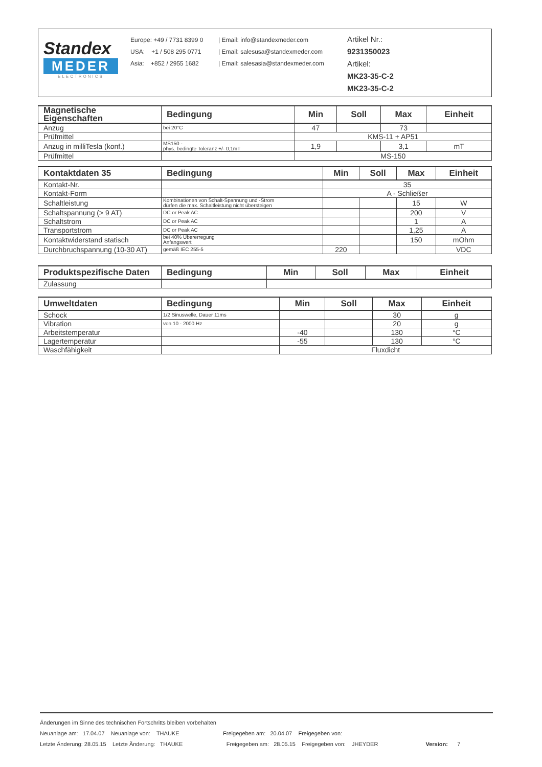Standex
MEDER
ELECTRONICS
Europe: +49 / 7731 8399 0
USA: +1 / 508 295 0771
Asia: +852 / 2955 1682
| Email: info@standexmeder.com
| Email: salesusa@standexmeder.com
| Email: salesasia@standexmeder.com
Artikel Nr.:
9231350023
Artikel:
MK23-35-C-2
MK23-35-C-2
| Magnetische Eigenschaften | Bedingung | Min | Soll | Max | Einheit |
| --- | --- | --- | --- | --- | --- |
| Anzug | bei 20°C | 47 | | 73 | |
| Prüfmittel | | KMS-11 + AP51 | | | |
| Anzug in milliTesla (konf.) | MS150 - phys. bedingte Toleranz +/- 0,1mT | 1,9 | | 3,1 | mT |
| Prüfmittel | | MS-150 | | | |
| Kontaktdaten 35 | Bedingung | Min | Soll | Max | Einheit |
| --- | --- | --- | --- | --- | --- |
| Kontakt-Nr. | | 35 | | | |
| Kontakt-Form | | A - Schließer | | | |
| Schaltleistung | Kombinationen von Schalt-Spannung und -Strom dürfen die max. Schaltleistung nicht übersteigen | | | 15 | W |
| Schaltspannung (> 9 AT) | DC or Peak AC | | | 200 | V |
| Schaltstrom | DC or Peak AC | | | 1 | A |
| Transportstrom | DC or Peak AC | | | 1,25 | A |
| Kontaktwiderstand statisch | bei 40% Übererregung Anfangswert | | | 150 | mOhm |
| Durchbruchspannung (10-30 AT) | gemäß IEC 255-5 | 220 | | | VDC |
| Produktspezifische Daten | Bedingung | Min | Soll | Max | Einheit |
| --- | --- | --- | --- | --- | --- |
| Zulassung | | | | | |
| Umweltdaten | Bedingung | Min | Soll | Max | Einheit |
| --- | --- | --- | --- | --- | --- |
| Schock | 1/2 Sinuswelle, Dauer 11ms | | | 30 | g |
| Vibration | von 10 - 2000 Hz | | | 20 | g |
| Arbeitstemperatur | | -40 | | 130 | °C |
| Lagertemperatur | | -55 | | 130 | °C |
| Waschfähigkeit | | Fluxdicht | | | |
Änderungen im Sinne des technischen Fortschritts bleiben vorbehalten
Neuanlage am: 17.04.07 Neuanlage von: THAUKE Freigegeben am: 20.04.07 Freigegeben von:
Letzte Änderung: 28.05.15 Letzte Änderung: THAUKE Freigegeben am: 28.05.15 Freigegeben von: JHEYDER Version: 7